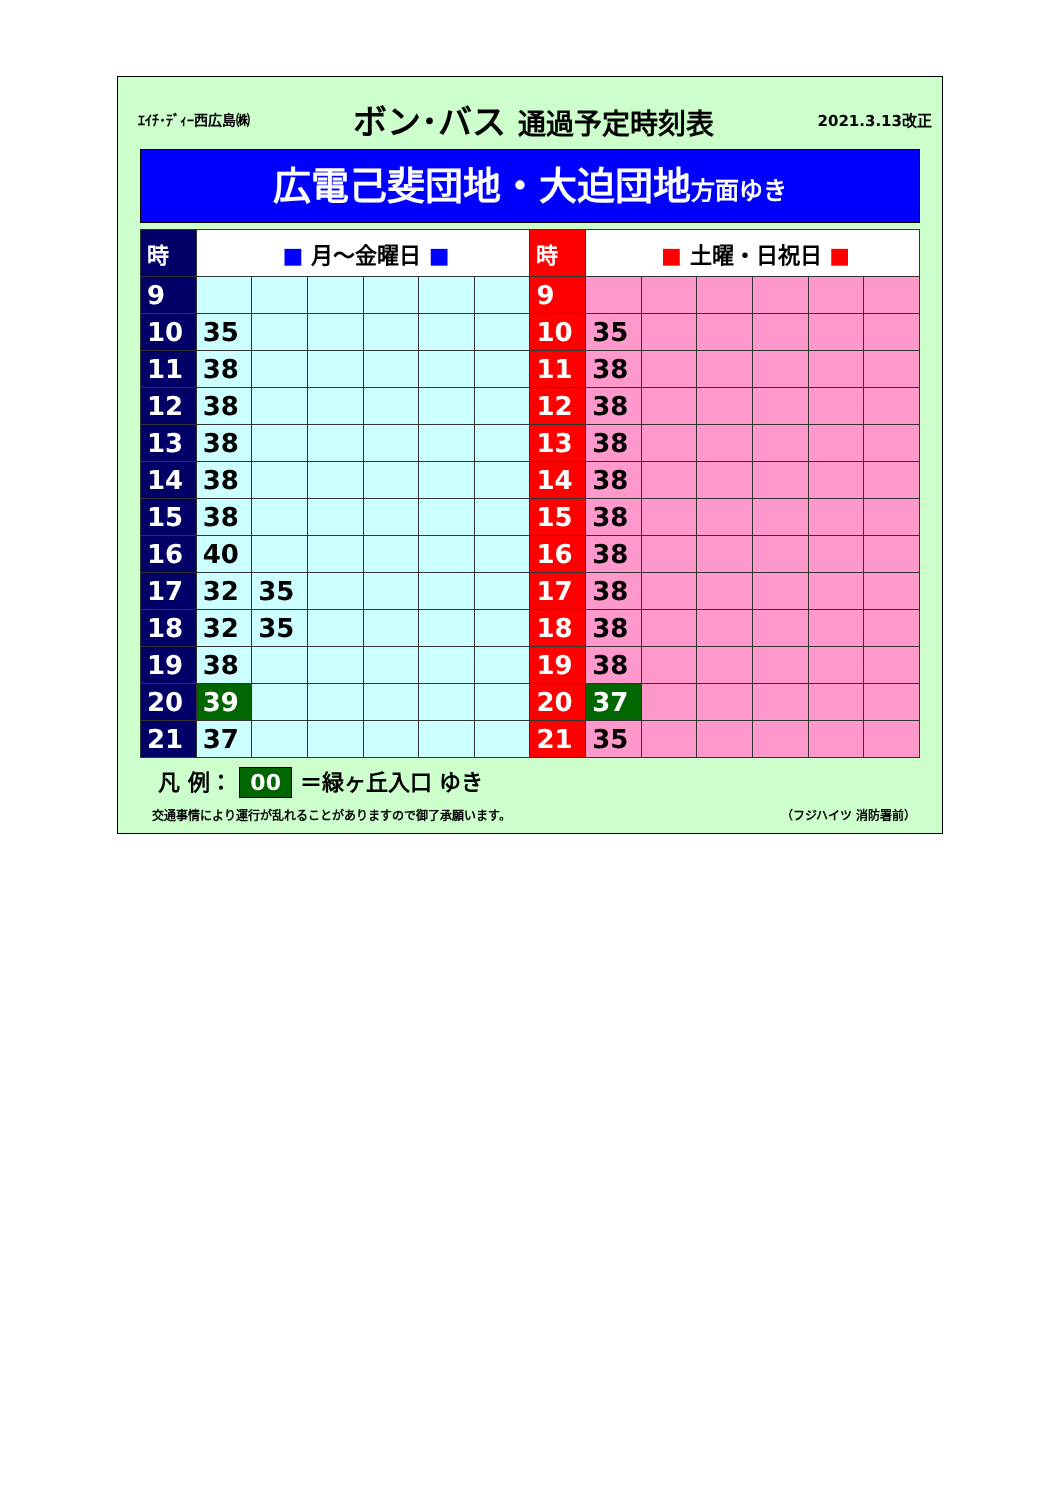ｴｲﾁ･ﾃﾞｨｰ西広島㈱ ボン･バス 通過予定時刻表 2021.3.13改正
広電己斐団地・大迫団地方面ゆき
| 時 | ■ 月～金曜日 ■ | | | | | | 時 | ■ 土曜・日祝日 ■ | | | | | |
| --- | --- | --- | --- | --- | --- | --- | --- | --- | --- | --- | --- | --- | --- |
| 9 | | | | | | | 9 | | | | | | |
| 10 | 35 | | | | | | 10 | 35 | | | | | |
| 11 | 38 | | | | | | 11 | 38 | | | | | |
| 12 | 38 | | | | | | 12 | 38 | | | | | |
| 13 | 38 | | | | | | 13 | 38 | | | | | |
| 14 | 38 | | | | | | 14 | 38 | | | | | |
| 15 | 38 | | | | | | 15 | 38 | | | | | |
| 16 | 40 | | | | | | 16 | 38 | | | | | |
| 17 | 32 | 35 | | | | | 17 | 38 | | | | | |
| 18 | 32 | 35 | | | | | 18 | 38 | | | | | |
| 19 | 38 | | | | | | 19 | 38 | | | | | |
| 20 | 39 | | | | | | 20 | 37 | | | | | |
| 21 | 37 | | | | | | 21 | 35 | | | | | |
凡 例： 00 ＝緑ヶ丘入口 ゆき
交通事情により運行が乱れることがありますので御了承願います。 （フジハイツ 消防署前）